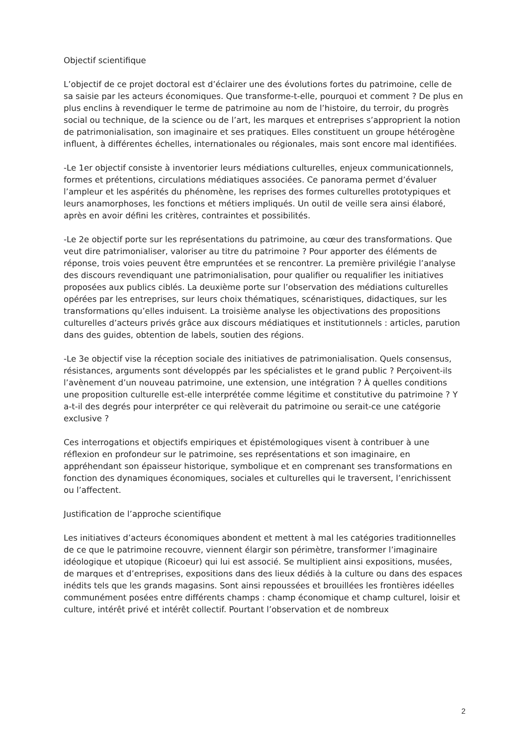Objectif scientifique
L’objectif de ce projet doctoral est d’éclairer une des évolutions fortes du patrimoine, celle de sa saisie par les acteurs économiques. Que transforme-t-elle, pourquoi et comment ? De plus en plus enclins à revendiquer le terme de patrimoine au nom de l’histoire, du terroir, du progrès social ou technique, de la science ou de l’art, les marques et entreprises s’approprient la notion de patrimonialisation, son imaginaire et ses pratiques. Elles constituent un groupe hétérogène influent, à différentes échelles, internationales ou régionales, mais sont encore mal identifiées.
-Le 1er objectif consiste à inventorier leurs médiations culturelles, enjeux communicationnels, formes et prétentions, circulations médiatiques associées. Ce panorama permet d’évaluer l’ampleur et les aspérités du phénomène, les reprises des formes culturelles prototypiques et leurs anamorphoses, les fonctions et métiers impliqués. Un outil de veille sera ainsi élaboré, après en avoir défini les critères, contraintes et possibilités.
-Le 2e objectif porte sur les représentations du patrimoine, au cœur des transformations. Que veut dire patrimonialiser, valoriser au titre du patrimoine ? Pour apporter des éléments de réponse, trois voies peuvent être empruntées et se rencontrer. La première privilégie l’analyse des discours revendiquant une patrimonialisation, pour qualifier ou requalifier les initiatives proposées aux publics ciblés. La deuxième porte sur l’observation des médiations culturelles opérées par les entreprises, sur leurs choix thématiques, scénaristiques, didactiques, sur les transformations qu’elles induisent. La troisième analyse les objectivations des propositions culturelles d’acteurs privés grâce aux discours médiatiques et institutionnels : articles, parution dans des guides, obtention de labels, soutien des régions.
-Le 3e objectif vise la réception sociale des initiatives de patrimonialisation. Quels consensus, résistances, arguments sont développés par les spécialistes et le grand public ? Perçoivent-ils l’avènement d’un nouveau patrimoine, une extension, une intégration ? À quelles conditions une proposition culturelle est-elle interprétée comme légitime et constitutive du patrimoine ? Y a-t-il des degrés pour interpréter ce qui relèverait du patrimoine ou serait-ce une catégorie exclusive ?
Ces interrogations et objectifs empiriques et épistémologiques visent à contribuer à une réflexion en profondeur sur le patrimoine, ses représentations et son imaginaire, en appréhendant son épaisseur historique, symbolique et en comprenant ses transformations en fonction des dynamiques économiques, sociales et culturelles qui le traversent, l’enrichissent ou l’affectent.
Justification de l’approche scientifique
Les initiatives d’acteurs économiques abondent et mettent à mal les catégories traditionnelles de ce que le patrimoine recouvre, viennent élargir son périmètre, transformer l’imaginaire idéologique et utopique (Ricoeur) qui lui est associé. Se multiplient ainsi expositions, musées, de marques et d’entreprises, expositions dans des lieux dédiés à la culture ou dans des espaces inédits tels que les grands magasins. Sont ainsi repoussées et brouillées les frontières idéelles communément posées entre différents champs : champ économique et champ culturel, loisir et culture, intérêt privé et intérêt collectif. Pourtant l’observation et de nombreux
2